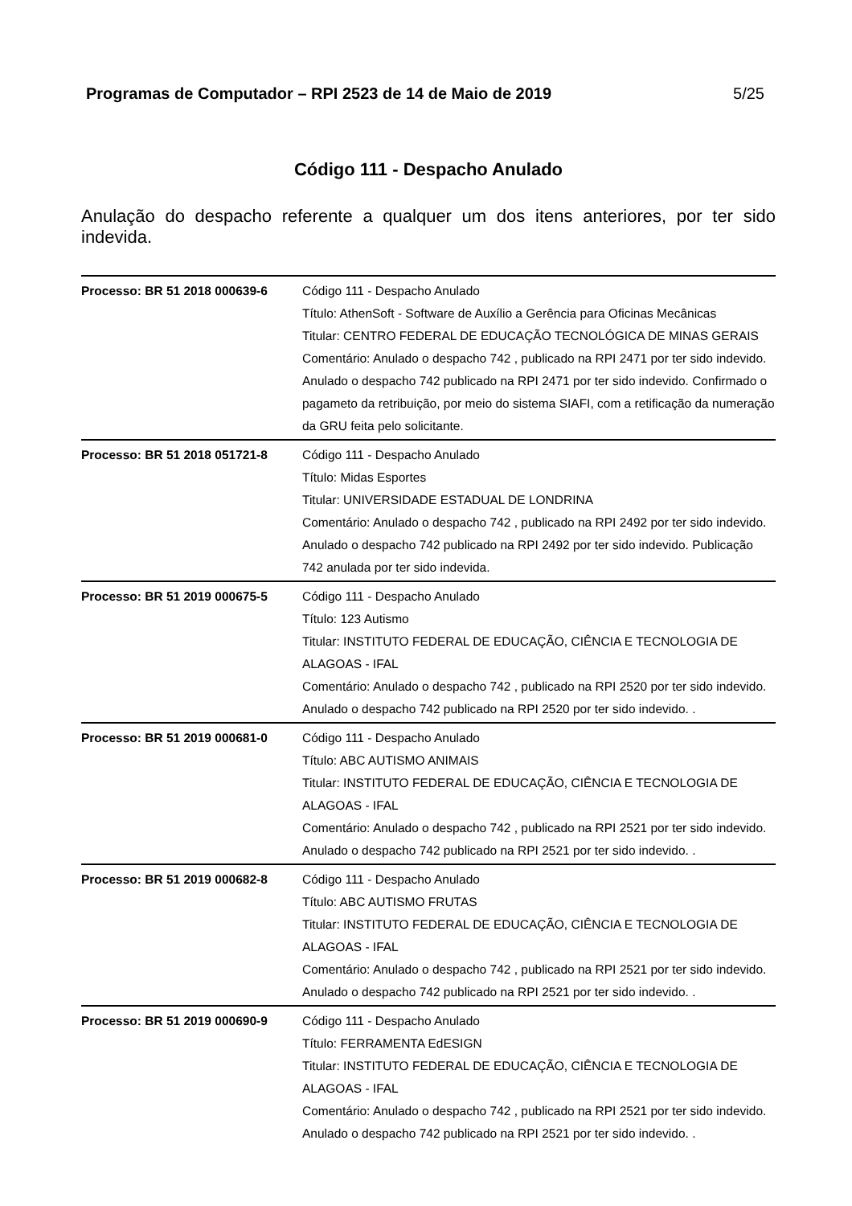Programas de Computador – RPI 2523 de 14 de Maio de 2019 5/25
Código 111 - Despacho Anulado
Anulação do despacho referente a qualquer um dos itens anteriores, por ter sido indevida.
| Processo: BR 51 2018 000639-6 | Código 111 - Despacho Anulado Título: AthenSoft - Software de Auxílio a Gerência para Oficinas Mecânicas Titular: CENTRO FEDERAL DE EDUCAÇÃO TECNOLÓGICA DE MINAS GERAIS Comentário: Anulado o despacho 742 , publicado na RPI 2471 por ter sido indevido. Anulado o despacho 742 publicado na RPI 2471 por ter sido indevido. Confirmado o pagameto da retribuição, por meio do sistema SIAFI, com a retificação da numeração da GRU feita pelo solicitante. |
| Processo: BR 51 2018 051721-8 | Código 111 - Despacho Anulado Título: Midas Esportes Titular: UNIVERSIDADE ESTADUAL DE LONDRINA Comentário: Anulado o despacho 742 , publicado na RPI 2492 por ter sido indevido. Anulado o despacho 742 publicado na RPI 2492 por ter sido indevido. Publicação 742 anulada por ter sido indevida. |
| Processo: BR 51 2019 000675-5 | Código 111 - Despacho Anulado Título: 123 Autismo Titular: INSTITUTO FEDERAL DE EDUCAÇÃO, CIÊNCIA E TECNOLOGIA DE ALAGOAS - IFAL Comentário: Anulado o despacho 742 , publicado na RPI 2520 por ter sido indevido. Anulado o despacho 742 publicado na RPI 2520 por ter sido indevido. . |
| Processo: BR 51 2019 000681-0 | Código 111 - Despacho Anulado Título: ABC AUTISMO ANIMAIS Titular: INSTITUTO FEDERAL DE EDUCAÇÃO, CIÊNCIA E TECNOLOGIA DE ALAGOAS - IFAL Comentário: Anulado o despacho 742 , publicado na RPI 2521 por ter sido indevido. Anulado o despacho 742 publicado na RPI 2521 por ter sido indevido. . |
| Processo: BR 51 2019 000682-8 | Código 111 - Despacho Anulado Título: ABC AUTISMO FRUTAS Titular: INSTITUTO FEDERAL DE EDUCAÇÃO, CIÊNCIA E TECNOLOGIA DE ALAGOAS - IFAL Comentário: Anulado o despacho 742 , publicado na RPI 2521 por ter sido indevido. Anulado o despacho 742 publicado na RPI 2521 por ter sido indevido. . |
| Processo: BR 51 2019 000690-9 | Código 111 - Despacho Anulado Título: FERRAMENTA EdESIGN Titular: INSTITUTO FEDERAL DE EDUCAÇÃO, CIÊNCIA E TECNOLOGIA DE ALAGOAS - IFAL Comentário: Anulado o despacho 742 , publicado na RPI 2521 por ter sido indevido. Anulado o despacho 742 publicado na RPI 2521 por ter sido indevido. . |